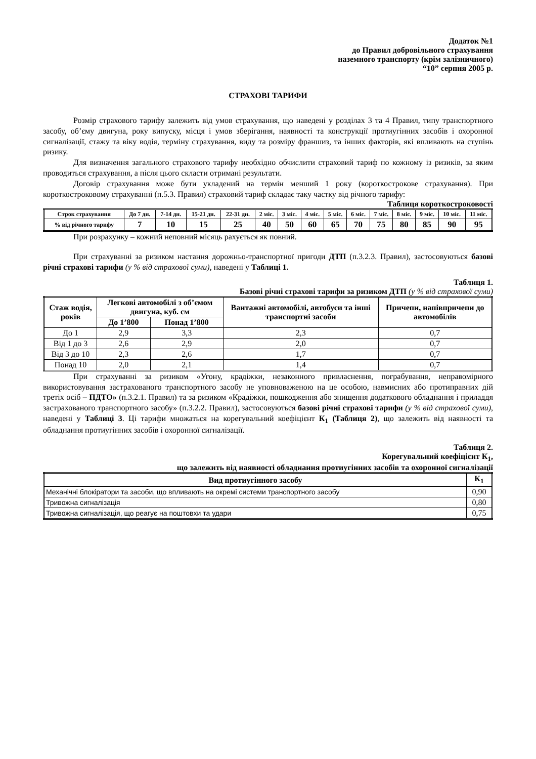Додаток №1
до Правил добровільного страхування
наземного транспорту (крім залізничного)
“10” серпня 2005 р.
СТРАХОВІ ТАРИФИ
Розмір страхового тарифу залежить від умов страхування, що наведені у розділах 3 та 4 Правил, типу транспортного засобу, об’єму двигуна, року випуску, місця і умов зберігання, наявності та конструкції протиугінних засобів і охоронної сигналізації, стажу та віку водія, терміну страхування, виду та розміру франшиз, та інших факторів, які впливають на ступінь ризику.
Для визначення загального страхового тарифу необхідно обчислити страховий тариф по кожному із ризиків, за яким проводиться страхування, а після цього скласти отримані результати.
Договір страхування може бути укладений на термін менший 1 року (короткострокове страхування). При короткостроковому страхуванні (п.5.3. Правил) страховий тариф складає таку частку від річного тарифу:
Таблиця короткостроковості
| Строк страхування | До 7 дн. | 7-14 дн. | 15-21 дн. | 22-31 дн. | 2 міс. | 3 міс. | 4 міс. | 5 міс. | 6 міс. | 7 міс. | 8 міс. | 9 міс. | 10 міс. | 11 міс. |
| --- | --- | --- | --- | --- | --- | --- | --- | --- | --- | --- | --- | --- | --- | --- |
| % від річного тарифу | 7 | 10 | 15 | 25 | 40 | 50 | 60 | 65 | 70 | 75 | 80 | 85 | 90 | 95 |
При розрахунку – кожний неповний місяць рахується як повний.
При страхуванні за ризиком настання дорожньо-транспортної пригоди ДТП (п.3.2.3. Правил), застосовуються базові річні страхові тарифи (у % від страхової суми), наведені у Таблиці 1.
Таблиця 1.
Базові річні страхові тарифи за ризиком ДТП (у % від страхової суми)
| Стаж водія, років | Легкові автомобілі з об’ємом двигуна, куб. см | | Вантажні автомобілі, автобуси та інші транспортні засоби | Причепи, напівпричепи до автомобілів |
| --- | --- | --- | --- | --- |
| | До 1’800 | Понад 1’800 | | |
| До 1 | 2,9 | 3,3 | 2,3 | 0,7 |
| Від 1 до 3 | 2,6 | 2,9 | 2,0 | 0,7 |
| Від 3 до 10 | 2,3 | 2,6 | 1,7 | 0,7 |
| Понад 10 | 2,0 | 2,1 | 1,4 | 0,7 |
При страхуванні за ризиком «Угону, крадіжки, незаконного привласнення, пограбування, неправомірного використовування застрахованого транспортного засобу не уповноваженою на це особою, навмисних або протиправних дій третіх осіб – ПДТО» (п.3.2.1. Правил) та за ризиком «Крадіжки, пошкодження або знищення додаткового обладнання і приладдя застрахованого транспортного засобу» (п.3.2.2. Правил), застосовуються базові річні страхові тарифи (у % від страхової суми), наведені у Таблиці 3. Ці тарифи множаться на корегувальний коефіцієнт К<sub>1</sub> (Таблиця 2), що залежить від наявності та обладнання протиугінних засобів і охоронної сигналізації.
Таблиця 2.
Корегувальний коефіцієнт К<sub>1</sub>,
що залежить від наявності обладнання протиугінних засобів та охоронної сигналізації
| Вид протиугінного засобу | К<sub>1</sub> |
| --- | --- |
| Механічні блокіратори та засоби, що впливають на окремі системи транспортного засобу | 0,90 |
| Тривожна сигналізація | 0,80 |
| Тривожна сигналізація, що реагує на поштовхи та удари | 0,75 |